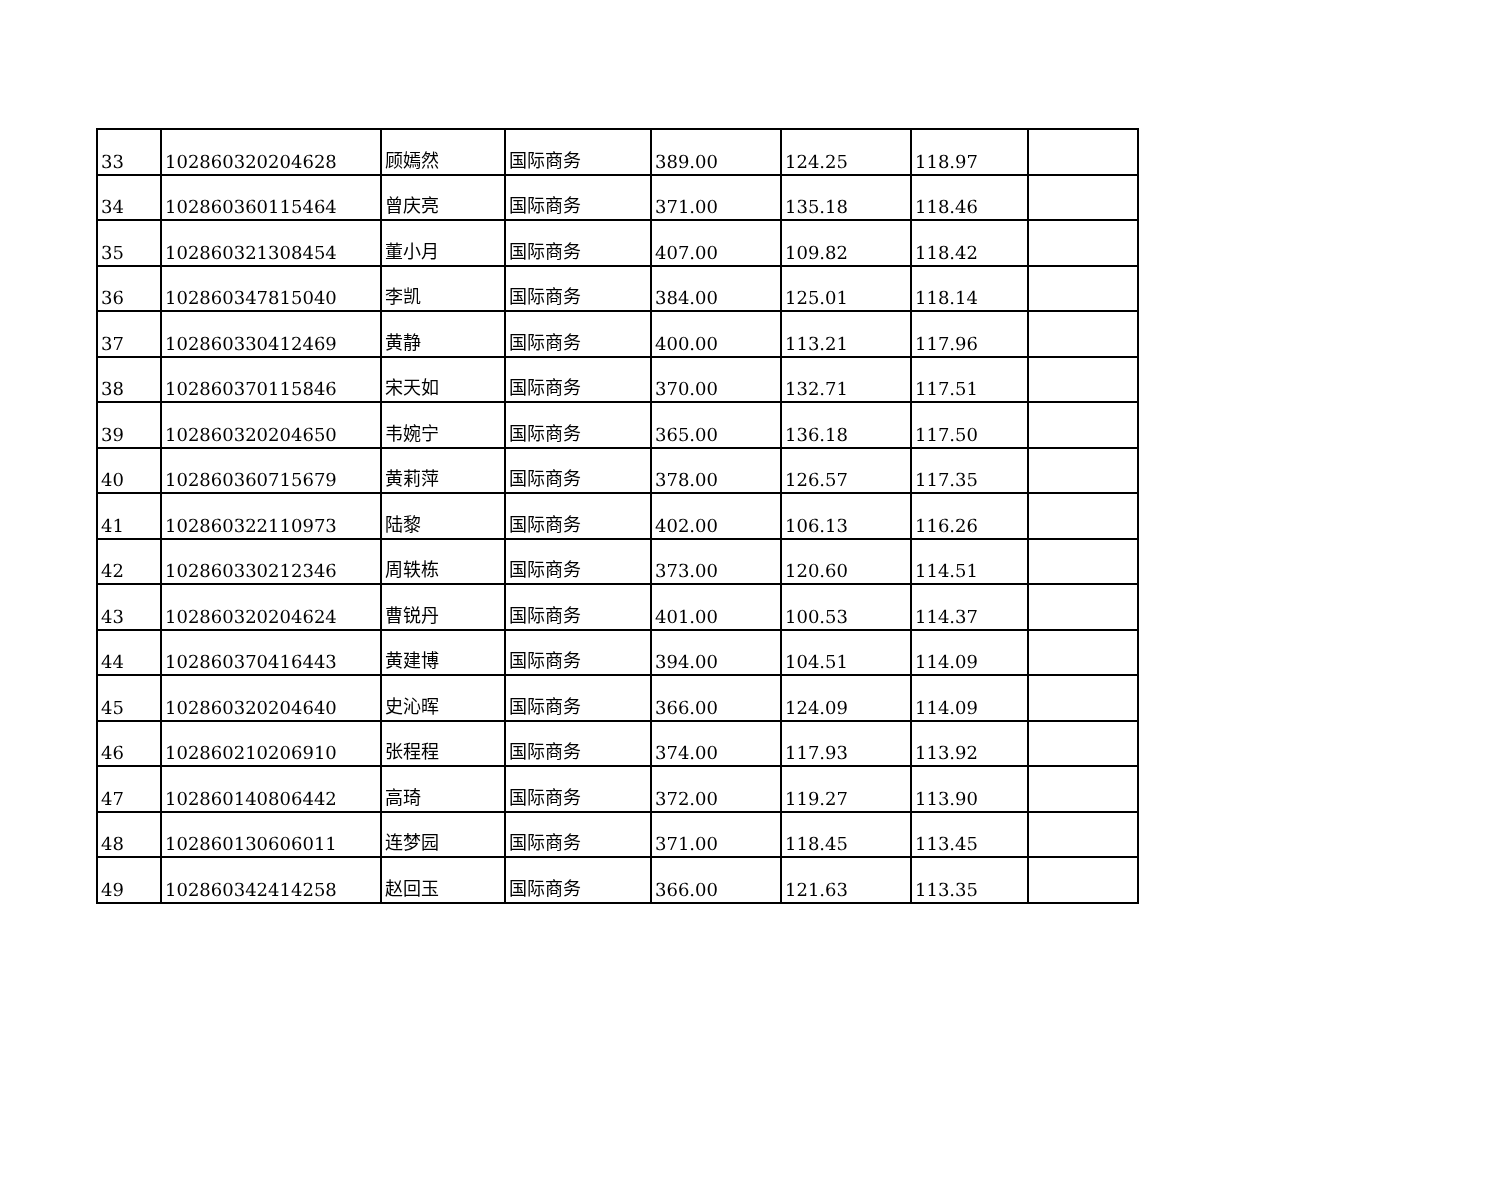| 33 | 102860320204628 | 顾嫣然 | 国际商务 | 389.00 | 124.25 | 118.97 | |
| 34 | 102860360115464 | 曾庆亮 | 国际商务 | 371.00 | 135.18 | 118.46 | |
| 35 | 102860321308454 | 董小月 | 国际商务 | 407.00 | 109.82 | 118.42 | |
| 36 | 102860347815040 | 李凯 | 国际商务 | 384.00 | 125.01 | 118.14 | |
| 37 | 102860330412469 | 黄静 | 国际商务 | 400.00 | 113.21 | 117.96 | |
| 38 | 102860370115846 | 宋天如 | 国际商务 | 370.00 | 132.71 | 117.51 | |
| 39 | 102860320204650 | 韦婉宁 | 国际商务 | 365.00 | 136.18 | 117.50 | |
| 40 | 102860360715679 | 黄莉萍 | 国际商务 | 378.00 | 126.57 | 117.35 | |
| 41 | 102860322110973 | 陆黎 | 国际商务 | 402.00 | 106.13 | 116.26 | |
| 42 | 102860330212346 | 周轶栋 | 国际商务 | 373.00 | 120.60 | 114.51 | |
| 43 | 102860320204624 | 曹锐丹 | 国际商务 | 401.00 | 100.53 | 114.37 | |
| 44 | 102860370416443 | 黄建博 | 国际商务 | 394.00 | 104.51 | 114.09 | |
| 45 | 102860320204640 | 史沁晖 | 国际商务 | 366.00 | 124.09 | 114.09 | |
| 46 | 102860210206910 | 张程程 | 国际商务 | 374.00 | 117.93 | 113.92 | |
| 47 | 102860140806442 | 高琦 | 国际商务 | 372.00 | 119.27 | 113.90 | |
| 48 | 102860130606011 | 连梦园 | 国际商务 | 371.00 | 118.45 | 113.45 | |
| 49 | 102860342414258 | 赵回玉 | 国际商务 | 366.00 | 121.63 | 113.35 | |